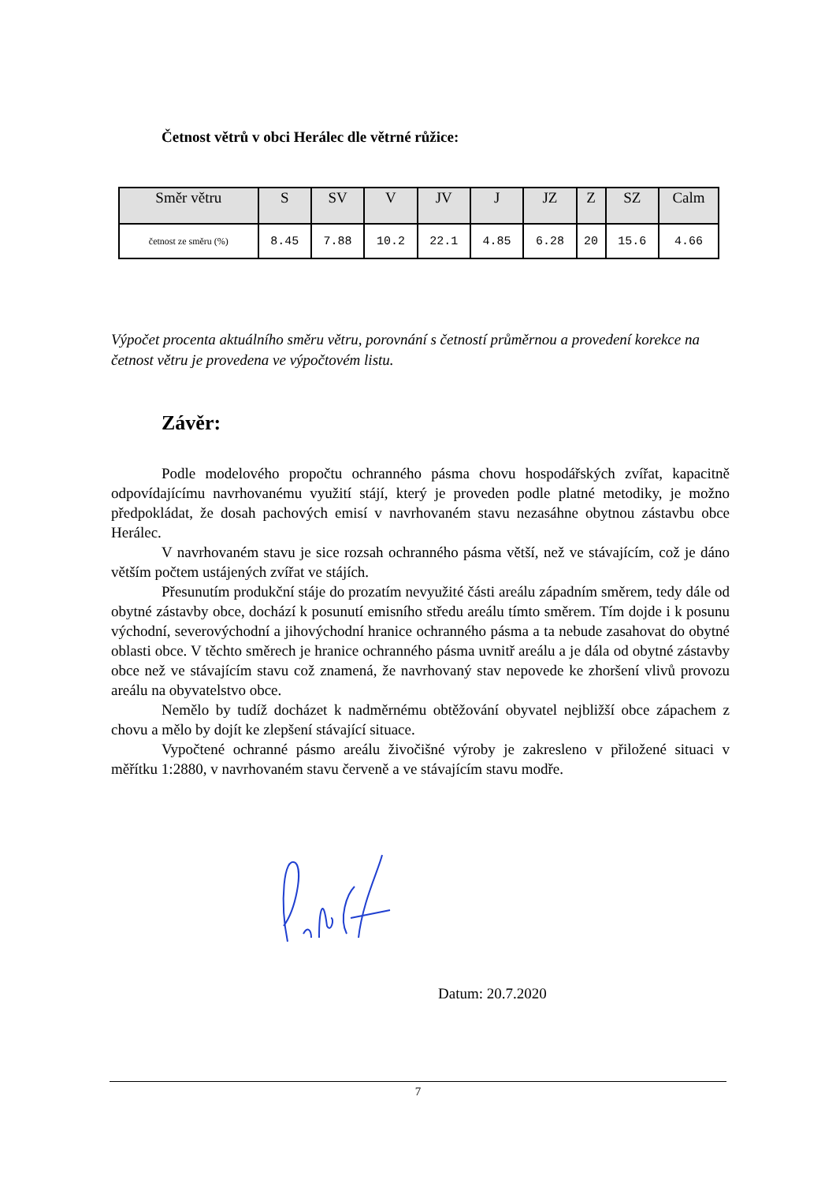Četnost větrů v obci Herálec dle větrné růžice:
| Směr větru | S | SV | V | JV | J | JZ | Z | SZ | Calm |
| --- | --- | --- | --- | --- | --- | --- | --- | --- | --- |
| četnost ze směru (%) | 8.45 | 7.88 | 10.2 | 22.1 | 4.85 | 6.28 | 20 | 15.6 | 4.66 |
Výpočet procenta aktuálního směru větru, porovnání s četností průměrnou a provedení korekce na četnost větru je provedena ve výpočtovém listu.
Závěr:
Podle modelového propočtu ochranného pásma chovu hospodářských zvířat, kapacitně odpovídajícímu navrhovanému využití stájí, který je proveden podle platné metodiky, je možno předpokládat, že dosah pachových emisí v navrhovaném stavu nezasáhne obytnou zástavbu obce Herálec.
V navrhovaném stavu je sice rozsah ochranného pásma větší, než ve stávajícím, což je dáno větším počtem ustájených zvířat ve stájích.
Přesunutím produkční stáje do prozatím nevyužité části areálu západním směrem, tedy dále od obytné zástavby obce, dochází k posunutí emisního středu areálu tímto směrem. Tím dojde i k posunu východní, severovýchodní a jihovýchodní hranice ochranného pásma a ta nebude zasahovat do obytné oblasti obce. V těchto směrech je hranice ochranného pásma uvnitř areálu a je dála od obytné zástavby obce než ve stávajícím stavu což znamená, že navrhovaný stav nepovede ke zhoršení vlivů provozu areálu na obyvatelstvo obce.
Nemělo by tudíž docházet k nadměrnému obtěžování obyvatel nejbližší obce zápachem z chovu a mělo by dojít ke zlepšení stávající situace.
Vypočtené ochranné pásmo areálu živočišné výroby je zakresleno v přiložené situaci v měřítku 1:2880, v navrhovaném stavu červeně a ve stávajícím stavu modře.
Datum: 20.7.2020
7